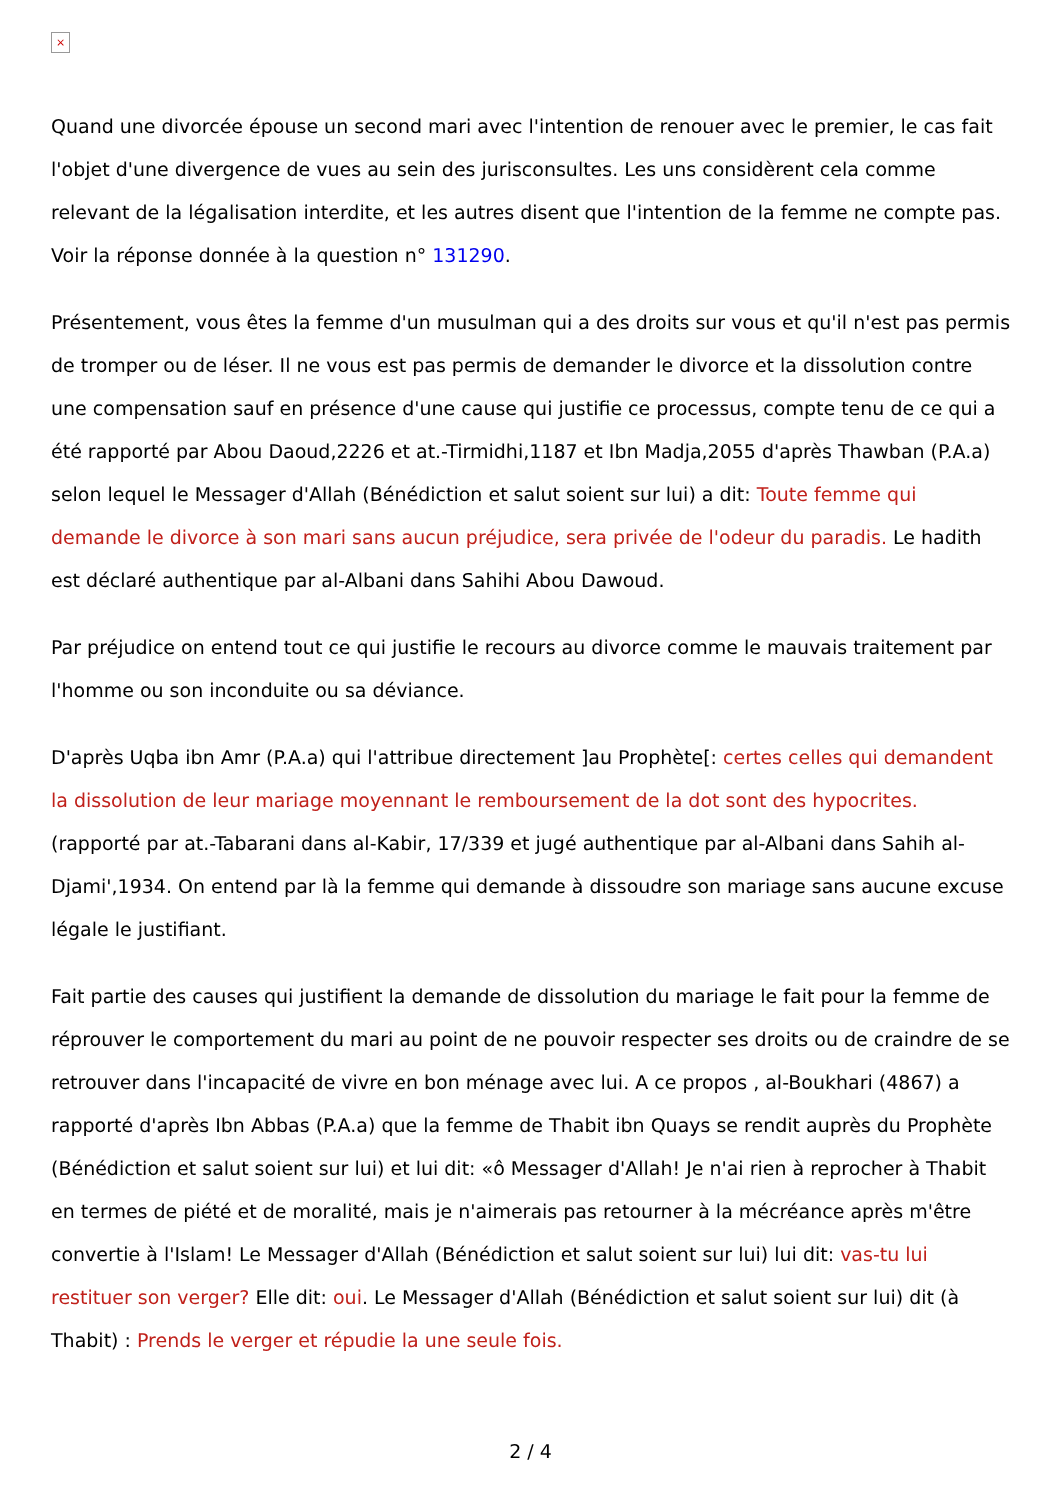×
Quand une divorcée épouse un second mari avec l'intention de renouer avec le premier, le cas fait l'objet d'une divergence de vues au sein des jurisconsultes. Les uns considèrent cela comme relevant de la légalisation interdite, et les autres disent que l'intention de la femme ne compte pas. Voir la réponse donnée à la question n° 131290.
Présentement, vous êtes la femme d'un musulman qui a des droits sur vous et qu'il n'est pas permis de tromper ou de léser. Il ne vous est pas permis de demander le divorce et la dissolution contre une compensation sauf en présence d'une cause qui justifie ce processus, compte tenu de ce qui a été rapporté par Abou Daoud,2226 et at.-Tirmidhi,1187 et Ibn Madja,2055 d'après Thawban (P.A.a) selon lequel le Messager d'Allah (Bénédiction et salut soient sur lui) a dit: Toute femme qui demande le divorce à son mari sans aucun préjudice, sera privée de l'odeur du paradis. Le hadith est déclaré authentique par al-Albani dans Sahihi Abou Dawoud.
Par préjudice on entend tout ce qui justifie le recours au divorce comme le mauvais traitement par l'homme ou son inconduite ou sa déviance.
D'après Uqba ibn Amr (P.A.a) qui l'attribue directement ]au Prophète[: certes celles qui demandent la dissolution de leur mariage moyennant le remboursement de la dot sont des hypocrites. (rapporté par at.-Tabarani dans al-Kabir, 17/339 et jugé authentique par al-Albani dans Sahih al-Djami',1934. On entend par là la femme qui demande à dissoudre son mariage sans aucune excuse légale le justifiant.
Fait partie des causes qui justifient la demande de dissolution du mariage le fait pour la femme de réprouver le comportement du mari au point de ne pouvoir respecter ses droits ou de craindre de se retrouver dans l'incapacité de vivre en bon ménage avec lui. A ce propos , al-Boukhari (4867) a rapporté d'après Ibn Abbas (P.A.a) que la femme de Thabit ibn Quays se rendit auprès du Prophète (Bénédiction et salut soient sur lui) et lui dit: «ô Messager d'Allah! Je n'ai rien à reprocher à Thabit en termes de piété et de moralité, mais je n'aimerais pas retourner à la mécréance après m'être convertie à l'Islam! Le Messager d'Allah (Bénédiction et salut soient sur lui) lui dit: vas-tu lui restituer son verger? Elle dit: oui. Le Messager d'Allah (Bénédiction et salut soient sur lui) dit (à Thabit) : Prends le verger et répudie la une seule fois.
2 / 4